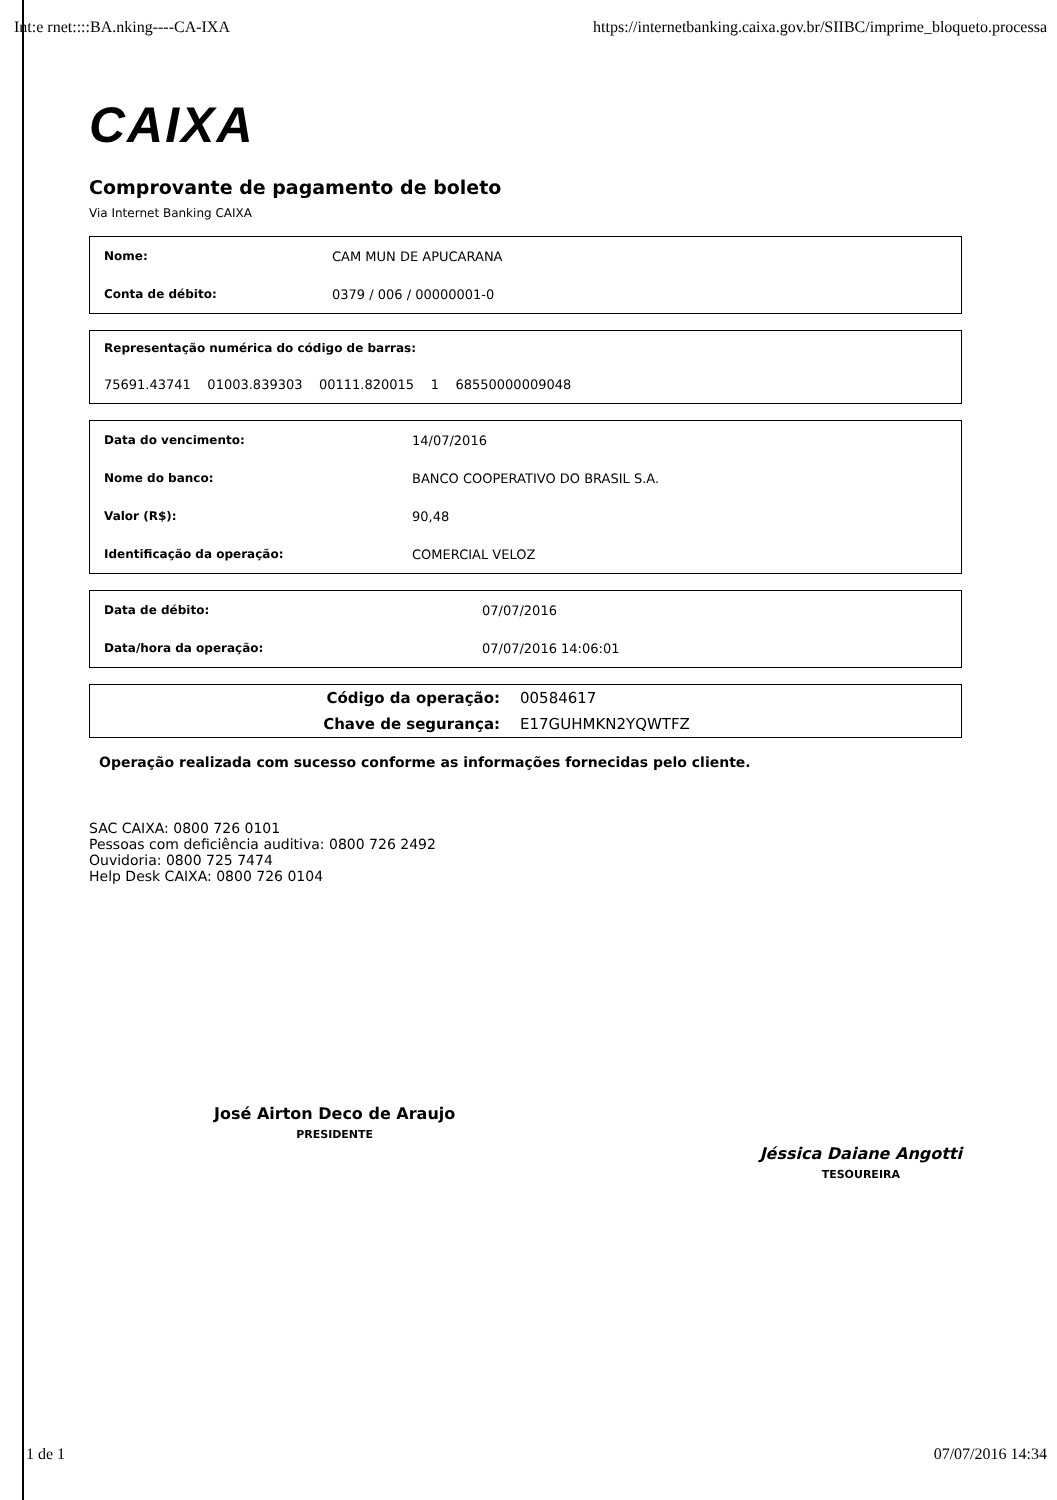Int:e rnet::::BA.nking----CA-IXA https://internetbanking.caixa.gov.br/SIIBC/imprime_bloqueto.processa
CAIXA
Comprovante de pagamento de boleto
Via Internet Banking CAIXA
| Nome: | CAM MUN DE APUCARANA |
| Conta de débito: | 0379 / 006 / 00000001-0 |
| Representação numérica do código de barras: |
| --- |
| 75691.43741 01003.839303 00111.820015 1 68550000009048 |
| Data do vencimento: | 14/07/2016 |
| Nome do banco: | BANCO COOPERATIVO DO BRASIL S.A. |
| Valor (R$): | 90,48 |
| Identificação da operação: | COMERCIAL VELOZ |
| Data de débito: | 07/07/2016 |
| Data/hora da operação: | 07/07/2016 14:06:01 |
| Código da operação: | 00584617 |
| Chave de segurança: | E17GUHMKN2YQWTFZ |
Operação realizada com sucesso conforme as informações fornecidas pelo cliente.
SAC CAIXA: 0800 726 0101
Pessoas com deficiência auditiva: 0800 726 2492
Ouvidoria: 0800 725 7474
Help Desk CAIXA: 0800 726 0104
José Airton Deco de Araujo
PRESIDENTE
Jéssica Daiane Angotti
TESOUREIRA
1 de 1 07/07/2016 14:34